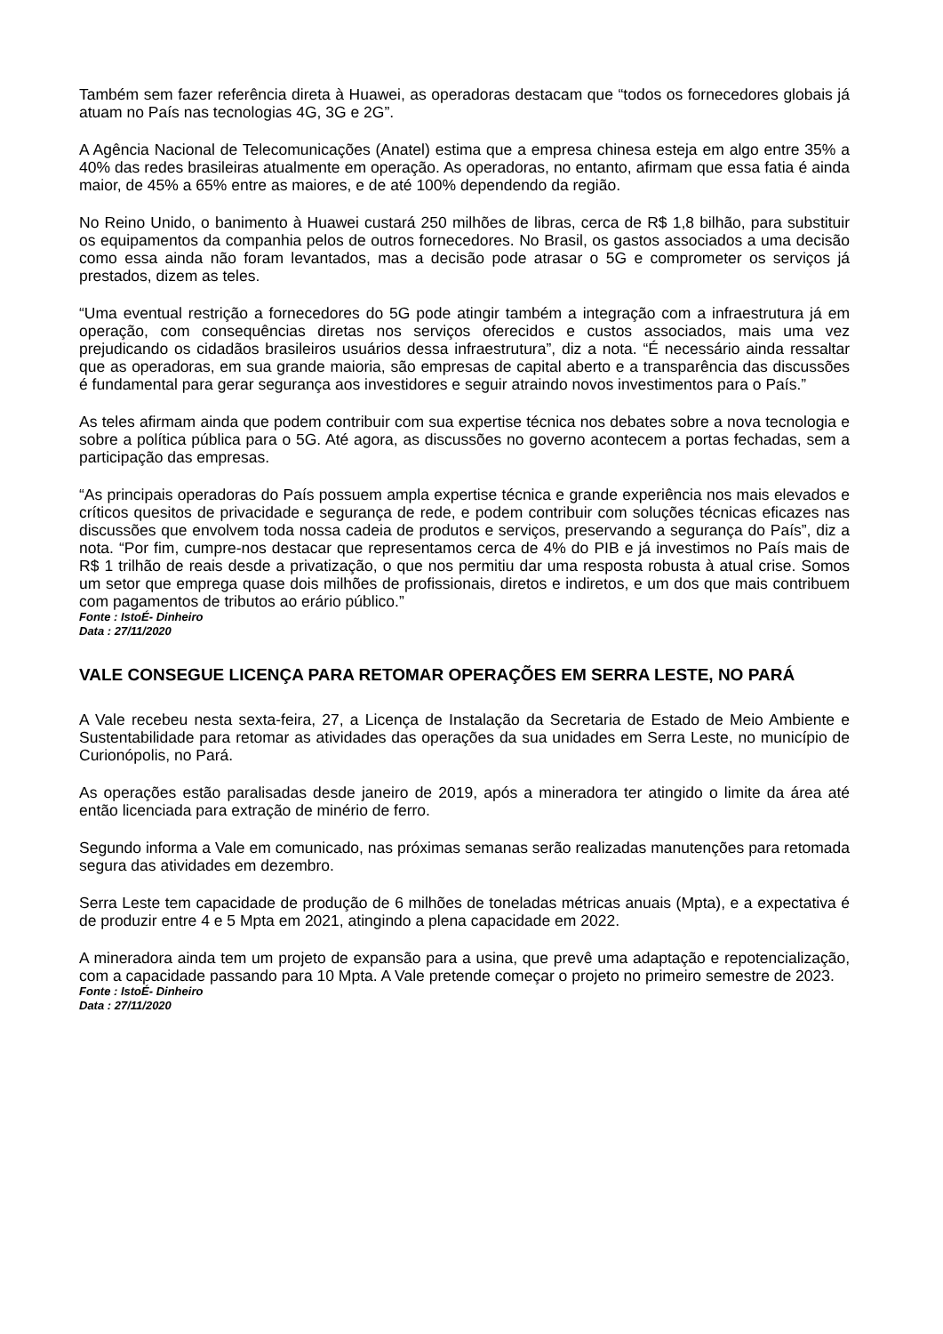Também sem fazer referência direta à Huawei, as operadoras destacam que “todos os fornecedores globais já atuam no País nas tecnologias 4G, 3G e 2G”.
A Agência Nacional de Telecomunicações (Anatel) estima que a empresa chinesa esteja em algo entre 35% a 40% das redes brasileiras atualmente em operação. As operadoras, no entanto, afirmam que essa fatia é ainda maior, de 45% a 65% entre as maiores, e de até 100% dependendo da região.
No Reino Unido, o banimento à Huawei custará 250 milhões de libras, cerca de R$ 1,8 bilhão, para substituir os equipamentos da companhia pelos de outros fornecedores. No Brasil, os gastos associados a uma decisão como essa ainda não foram levantados, mas a decisão pode atrasar o 5G e comprometer os serviços já prestados, dizem as teles.
“Uma eventual restrição a fornecedores do 5G pode atingir também a integração com a infraestrutura já em operação, com consequências diretas nos serviços oferecidos e custos associados, mais uma vez prejudicando os cidadãos brasileiros usuários dessa infraestrutura”, diz a nota. “É necessário ainda ressaltar que as operadoras, em sua grande maioria, são empresas de capital aberto e a transparência das discussões é fundamental para gerar segurança aos investidores e seguir atraindo novos investimentos para o País.”
As teles afirmam ainda que podem contribuir com sua expertise técnica nos debates sobre a nova tecnologia e sobre a política pública para o 5G. Até agora, as discussões no governo acontecem a portas fechadas, sem a participação das empresas.
“As principais operadoras do País possuem ampla expertise técnica e grande experiência nos mais elevados e críticos quesitos de privacidade e segurança de rede, e podem contribuir com soluções técnicas eficazes nas discussões que envolvem toda nossa cadeia de produtos e serviços, preservando a segurança do País”, diz a nota. “Por fim, cumpre-nos destacar que representamos cerca de 4% do PIB e já investimos no País mais de R$ 1 trilhão de reais desde a privatização, o que nos permitiu dar uma resposta robusta à atual crise. Somos um setor que emprega quase dois milhões de profissionais, diretos e indiretos, e um dos que mais contribuem com pagamentos de tributos ao erário público.”
Fonte : IstoÉ- Dinheiro
Data : 27/11/2020
VALE CONSEGUE LICENÇA PARA RETOMAR OPERAÇÕES EM SERRA LESTE, NO PARÁ
A Vale recebeu nesta sexta-feira, 27, a Licença de Instalação da Secretaria de Estado de Meio Ambiente e Sustentabilidade para retomar as atividades das operações da sua unidades em Serra Leste, no município de Curionópolis, no Pará.
As operações estão paralisadas desde janeiro de 2019, após a mineradora ter atingido o limite da área até então licenciada para extração de minério de ferro.
Segundo informa a Vale em comunicado, nas próximas semanas serão realizadas manutenções para retomada segura das atividades em dezembro.
Serra Leste tem capacidade de produção de 6 milhões de toneladas métricas anuais (Mpta), e a expectativa é de produzir entre 4 e 5 Mpta em 2021, atingindo a plena capacidade em 2022.
A mineradora ainda tem um projeto de expansão para a usina, que prevê uma adaptação e repotencialização, com a capacidade passando para 10 Mpta. A Vale pretende começar o projeto no primeiro semestre de 2023.
Fonte : IstoÉ- Dinheiro
Data : 27/11/2020